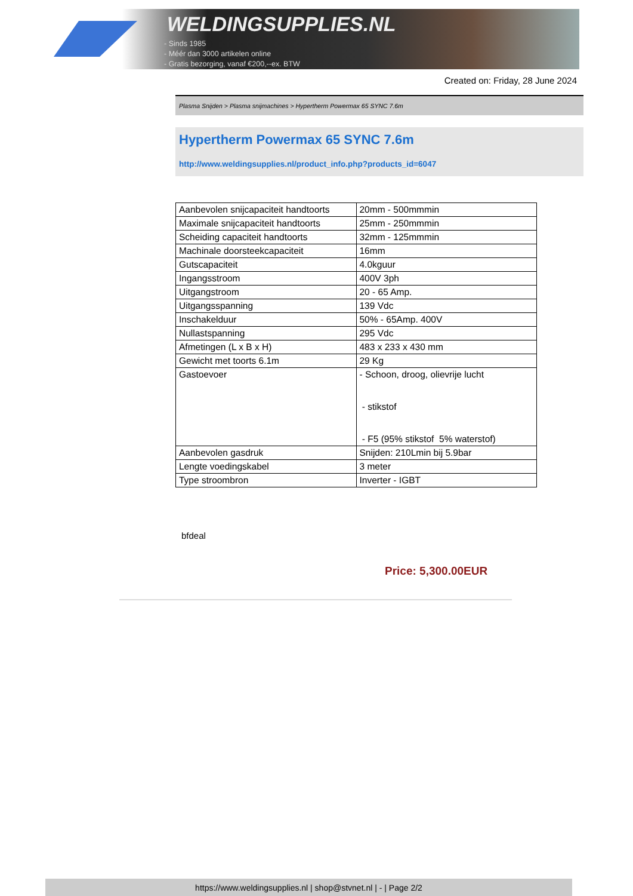WELDINGSUPPLIES.NL
- Sinds 1985
- Méér dan 3000 artikelen online
- Gratis bezorging, vanaf €200,--ex. BTW
Created on: Friday, 28 June 2024
Plasma Snijden > Plasma snijmachines > Hypertherm Powermax 65 SYNC 7.6m
Hypertherm Powermax 65 SYNC 7.6m
http://www.weldingsupplies.nl/product_info.php?products_id=6047
| Aanbevolen snijcapaciteit handtoorts | 20mm - 500mmmin |
| Maximale snijcapaciteit handtoorts | 25mm - 250mmmin |
| Scheiding capaciteit handtoorts | 32mm - 125mmmin |
| Machinale doorsteekcapaciteit | 16mm |
| Gutscapaciteit | 4.0kguur |
| Ingangsstroom | 400V 3ph |
| Uitgangstroom | 20 - 65 Amp. |
| Uitgangsspanning | 139 Vdc |
| Inschakelduur | 50% - 65Amp. 400V |
| Nullastspanning | 295 Vdc |
| Afmetingen (L x B x H) | 483 x 233 x 430 mm |
| Gewicht met toorts 6.1m | 29 Kg |
| Gastoevoer | - Schoon, droog, olievrije lucht - stikstof - F5 (95% stikstof 5% waterstof) |
| Aanbevolen gasdruk | Snijden: 210Lmin bij 5.9bar |
| Lengte voedingskabel | 3 meter |
| Type stroombron | Inverter - IGBT |
bfdeal
Price: 5,300.00EUR
https://www.weldingsupplies.nl | shop@stvnet.nl | - | Page 2/2